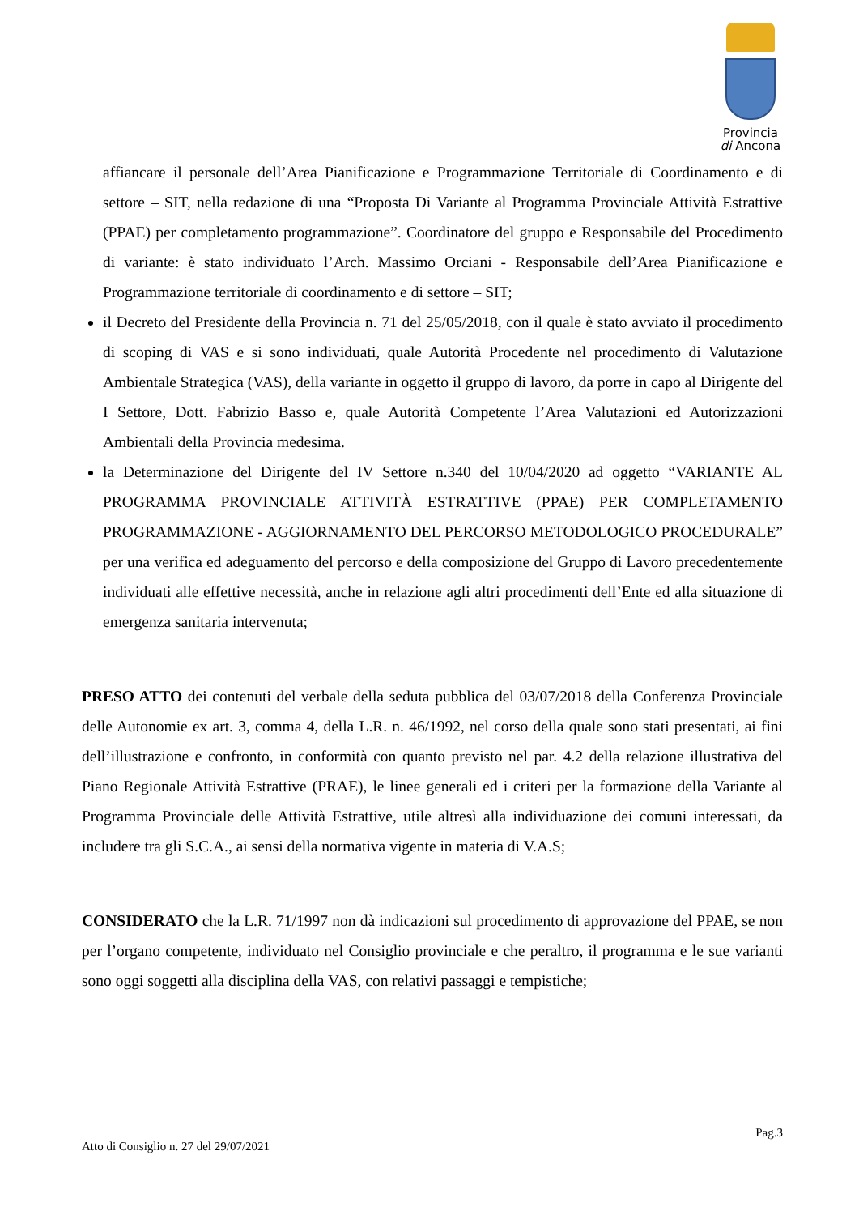Provincia
di Ancona
affiancare il personale dell’Area Pianificazione e Programmazione Territoriale di Coordinamento e di settore – SIT, nella redazione di una “Proposta Di Variante al Programma Provinciale Attività Estrattive (PPAE) per completamento programmazione”. Coordinatore del gruppo e Responsabile del Procedimento di variante: è stato individuato l’Arch. Massimo Orciani - Responsabile dell’Area Pianificazione e Programmazione territoriale di coordinamento e di settore – SIT;
il Decreto del Presidente della Provincia n. 71 del 25/05/2018, con il quale è stato avviato il procedimento di scoping di VAS e si sono individuati, quale Autorità Procedente nel procedimento di Valutazione Ambientale Strategica (VAS), della variante in oggetto il gruppo di lavoro, da porre in capo al Dirigente del I Settore, Dott. Fabrizio Basso e, quale Autorità Competente l’Area Valutazioni ed Autorizzazioni Ambientali della Provincia medesima.
la Determinazione del Dirigente del IV Settore n.340 del 10/04/2020 ad oggetto “VARIANTE AL PROGRAMMA PROVINCIALE ATTIVITÀ ESTRATTIVE (PPAE) PER COMPLETAMENTO PROGRAMMAZIONE - AGGIORNAMENTO DEL PERCORSO METODOLOGICO PROCEDURALE” per una verifica ed adeguamento del percorso e della composizione del Gruppo di Lavoro precedentemente individuati alle effettive necessità, anche in relazione agli altri procedimenti dell’Ente ed alla situazione di emergenza sanitaria intervenuta;
PRESO ATTO dei contenuti del verbale della seduta pubblica del 03/07/2018 della Conferenza Provinciale delle Autonomie ex art. 3, comma 4, della L.R. n. 46/1992, nel corso della quale sono stati presentati, ai fini dell’illustrazione e confronto, in conformità con quanto previsto nel par. 4.2 della relazione illustrativa del Piano Regionale Attività Estrattive (PRAE), le linee generali ed i criteri per la formazione della Variante al Programma Provinciale delle Attività Estrattive, utile altresì alla individuazione dei comuni interessati, da includere tra gli S.C.A., ai sensi della normativa vigente in materia di V.A.S;
CONSIDERATO che la L.R. 71/1997 non dà indicazioni sul procedimento di approvazione del PPAE, se non per l’organo competente, individuato nel Consiglio provinciale e che peraltro, il programma e le sue varianti sono oggi soggetti alla disciplina della VAS, con relativi passaggi e tempistiche;
Pag.3
Atto di Consiglio n. 27 del 29/07/2021